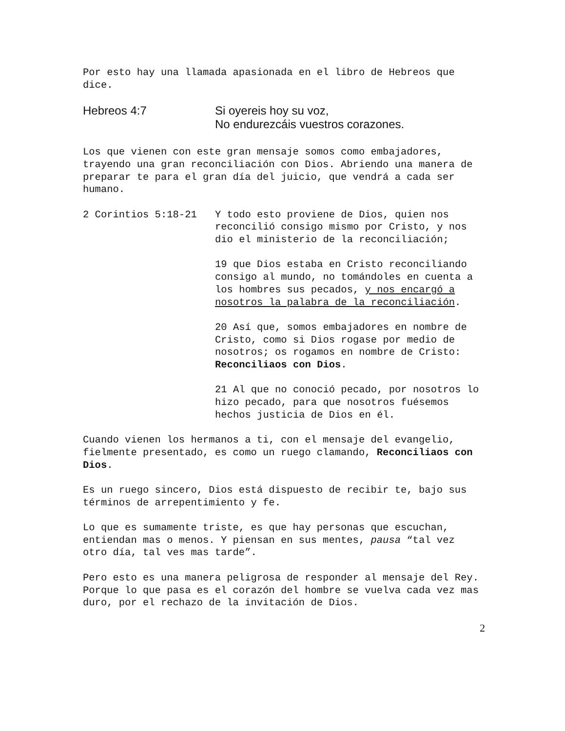Por esto hay una llamada apasionada en el libro de Hebreos que dice.
Hebreos 4:7 Si oyereis hoy su voz,
No endurezcáis vuestros corazones.
Los que vienen con este gran mensaje somos como embajadores, trayendo una gran reconciliación con Dios. Abriendo una manera de preparar te para el gran día del juicio, que vendrá a cada ser humano.
2 Corintios 5:18-21 Y todo esto proviene de Dios, quien nos reconcilió consigo mismo por Cristo, y nos dio el ministerio de la reconciliación;
19 que Dios estaba en Cristo reconciliando consigo al mundo, no tomándoles en cuenta a los hombres sus pecados, y nos encargó a nosotros la palabra de la reconciliación.
20 Así que, somos embajadores en nombre de Cristo, como si Dios rogase por medio de nosotros; os rogamos en nombre de Cristo: Reconciliaos con Dios.
21 Al que no conoció pecado, por nosotros lo hizo pecado, para que nosotros fuésemos hechos justicia de Dios en él.
Cuando vienen los hermanos a ti, con el mensaje del evangelio, fielmente presentado, es como un ruego clamando, Reconciliaos con Dios.
Es un ruego sincero, Dios está dispuesto de recibir te, bajo sus términos de arrepentimiento y fe.
Lo que es sumamente triste, es que hay personas que escuchan, entiendan mas o menos. Y piensan en sus mentes, pausa “tal vez otro día, tal ves mas tarde”.
Pero esto es una manera peligrosa de responder al mensaje del Rey. Porque lo que pasa es el corazón del hombre se vuelva cada vez mas duro, por el rechazo de la invitación de Dios.
2